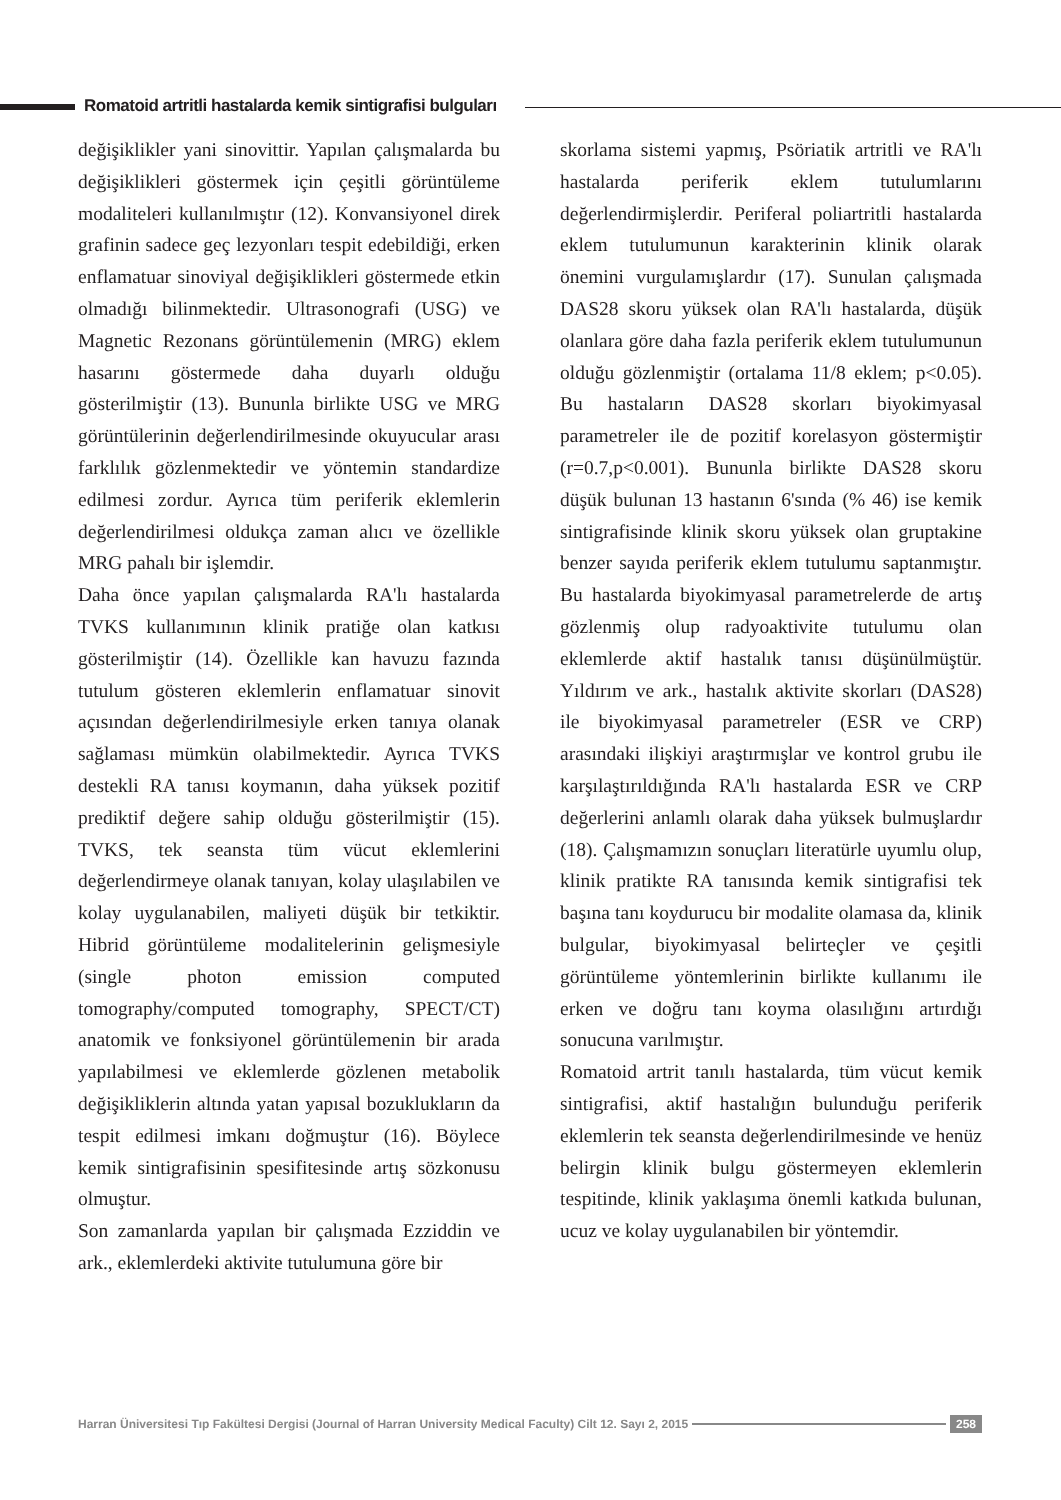Romatoid artritli hastalarda kemik sintigrafisi bulguları
değişiklikler yani sinovittir. Yapılan çalışmalarda bu değişiklikleri göstermek için çeşitli görüntüleme modaliteleri kullanılmıştır (12). Konvansiyonel direk grafinin sadece geç lezyonları tespit edebildiği, erken enflamatuar sinoviyal değişiklikleri göstermede etkin olmadığı bilinmektedir. Ultrasonografi (USG) ve Magnetic Rezonans görüntülemenin (MRG) eklem hasarını göstermede daha duyarlı olduğu gösterilmiştir (13). Bununla birlikte USG ve MRG görüntülerinin değerlendirilmesinde okuyucular arası farklılık gözlenmektedir ve yöntemin standardize edilmesi zordur. Ayrıca tüm periferik eklemlerin değerlendirilmesi oldukça zaman alıcı ve özellikle MRG pahalı bir işlemdir.
Daha önce yapılan çalışmalarda RA'lı hastalarda TVKS kullanımının klinik pratiğe olan katkısı gösterilmiştir (14). Özellikle kan havuzu fazında tutulum gösteren eklemlerin enflamatuar sinovit açısından değerlendirilmesiyle erken tanıya olanak sağlaması mümkün olabilmektedir. Ayrıca TVKS destekli RA tanısı koymanın, daha yüksek pozitif prediktif değere sahip olduğu gösterilmiştir (15). TVKS, tek seansta tüm vücut eklemlerini değerlendirmeye olanak tanıyan, kolay ulaşılabilen ve kolay uygulanabilen, maliyeti düşük bir tetkiktir. Hibrid görüntüleme modalitelerinin gelişmesiyle (single photon emission computed tomography/computed tomography, SPECT/CT) anatomik ve fonksiyonel görüntülemenin bir arada yapılabilmesi ve eklemlerde gözlenen metabolik değişikliklerin altında yatan yapısal bozuklukların da tespit edilmesi imkanı doğmuştur (16). Böylece kemik sintigrafisinin spesifitesinde artış sözkonusu olmuştur.
Son zamanlarda yapılan bir çalışmada Ezziddin ve ark., eklemlerdeki aktivite tutulumuna göre bir
skorlama sistemi yapmış, Psöriatik artritli ve RA'lı hastalarda periferik eklem tutulumlarını değerlendirmişlerdir. Periferal poliartritli hastalarda eklem tutulumunun karakterinin klinik olarak önemini vurgulamışlardır (17). Sunulan çalışmada DAS28 skoru yüksek olan RA'lı hastalarda, düşük olanlara göre daha fazla periferik eklem tutulumunun olduğu gözlenmiştir (ortalama 11/8 eklem; p<0.05). Bu hastaların DAS28 skorları biyokimyasal parametreler ile de pozitif korelasyon göstermiştir (r=0.7,p<0.001). Bununla birlikte DAS28 skoru düşük bulunan 13 hastanın 6'sında (% 46) ise kemik sintigrafisinde klinik skoru yüksek olan gruptakine benzer sayıda periferik eklem tutulumu saptanmıştır. Bu hastalarda biyokimyasal parametrelerde de artış gözlenmiş olup radyoaktivite tutulumu olan eklemlerde aktif hastalık tanısı düşünülmüştür. Yıldırım ve ark., hastalık aktivite skorları (DAS28) ile biyokimyasal parametreler (ESR ve CRP) arasındaki ilişkiyi araştırmışlar ve kontrol grubu ile karşılaştırıldığında RA'lı hastalarda ESR ve CRP değerlerini anlamlı olarak daha yüksek bulmuşlardır (18). Çalışmamızın sonuçları literatürle uyumlu olup, klinik pratikte RA tanısında kemik sintigrafisi tek başına tanı koydurucu bir modalite olamasa da, klinik bulgular, biyokimyasal belirteçler ve çeşitli görüntüleme yöntemlerinin birlikte kullanımı ile erken ve doğru tanı koyma olasılığını artırdığı sonucuna varılmıştır.
Romatoid artrit tanılı hastalarda, tüm vücut kemik sintigrafisi, aktif hastalığın bulunduğu periferik eklemlerin tek seansta değerlendirilmesinde ve henüz belirgin klinik bulgu göstermeyen eklemlerin tespitinde, klinik yaklaşıma önemli katkıda bulunan, ucuz ve kolay uygulanabilen bir yöntemdir.
Harran Üniversitesi Tıp Fakültesi Dergisi (Journal of Harran University Medical Faculty) Cilt 12. Sayı 2, 2015
258